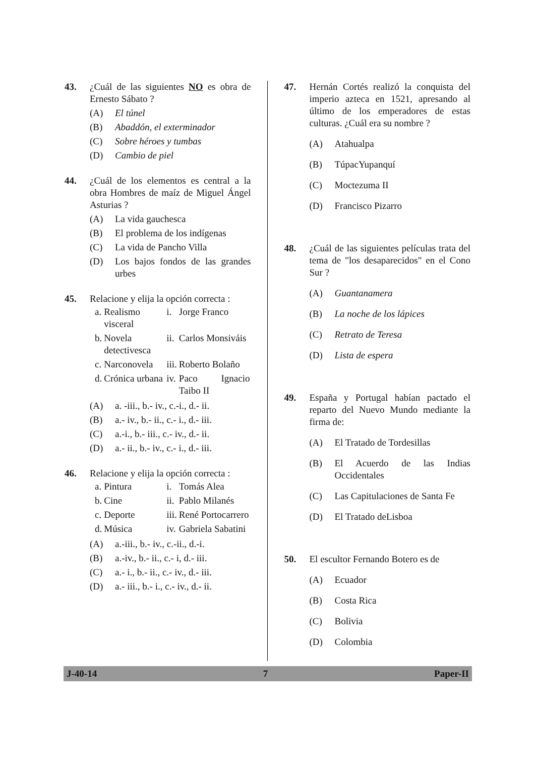43. ¿Cuál de las siguientes NO es obra de Ernesto Sábato ?
(A) El túnel
(B) Abaddón, el exterminador
(C) Sobre héroes y tumbas
(D) Cambio de piel
44. ¿Cuál de los elementos es central a la obra Hombres de maíz de Miguel Ángel Asturias ?
(A) La vida gauchesca
(B) El problema de los indígenas
(C) La vida de Pancho Villa
(D) Los bajos fondos de las grandes urbes
45. Relacione y elija la opción correcta :
| a. | Realismo visceral | i. | Jorge Franco |
| b. | Novela detectivesca | ii. | Carlos Monsiváis |
| c. | Narconovela | iii. | Roberto Bolaño |
| d. | Crónica urbana | iv. | Paco Ignacio Taibo II |
(A) a. -iii., b.- iv., c.-i., d.- ii.
(B) a.- iv., b.- ii., c.- i., d.- iii.
(C) a.-i., b.- iii., c.- iv., d.- ii.
(D) a.- ii., b.- iv., c.- i., d.- iii.
46. Relacione y elija la opción correcta :
| a. | Pintura | i. | Tomás Alea |
| b. | Cine | ii. | Pablo Milanés |
| c. | Deporte | iii. | René Portocarrero |
| d. | Música | iv. | Gabriela Sabatini |
(A) a.-iii., b.- iv., c.-ii., d.-i.
(B) a.-iv., b.- ii., c.- i, d.- iii.
(C) a.- i., b.- ii., c.- iv., d.- iii.
(D) a.- iii., b.- i., c.- iv., d.- ii.
47. Hernán Cortés realizó la conquista del imperio azteca en 1521, apresando al último de los emperadores de estas culturas. ¿Cuál era su nombre ?
(A) Atahualpa
(B) TúpacYupanquí
(C) Moctezuma II
(D) Francisco Pizarro
48. ¿Cuál de las siguientes películas trata del tema de "los desaparecidos" en el Cono Sur ?
(A) Guantanamera
(B) La noche de los lápices
(C) Retrato de Teresa
(D) Lista de espera
49. España y Portugal habían pactado el reparto del Nuevo Mundo mediante la firma de:
(A) El Tratado de Tordesillas
(B) El Acuerdo de las Indias Occidentales
(C) Las Capitulaciones de Santa Fe
(D) El Tratado deLisboa
50. El escultor Fernando Botero es de
(A) Ecuador
(B) Costa Rica
(C) Bolivia
(D) Colombia
J-40-14 7 Paper-II